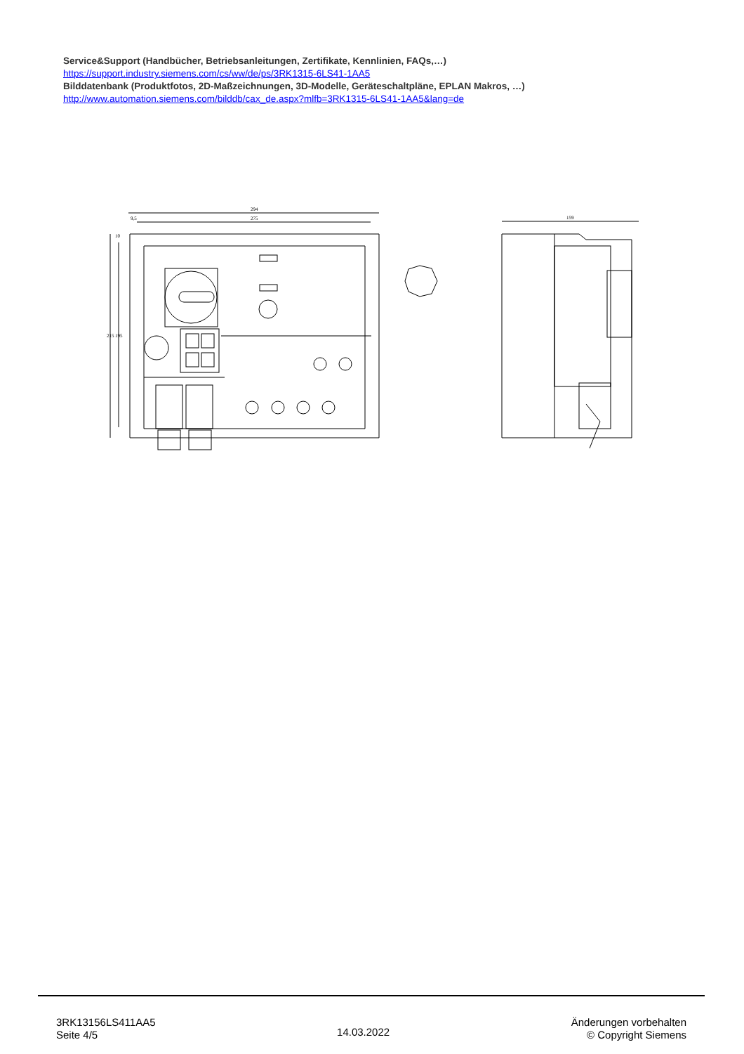Service&Support (Handbücher, Betriebsanleitungen, Zertifikate, Kennlinien, FAQs,…)
https://support.industry.siemens.com/cs/ww/de/ps/3RK1315-6LS41-1AA5
Bilddatenbank (Produktfotos, 2D-Maßzeichnungen, 3D-Modelle, Geräteschaltpläne, EPLAN Makros, …)
http://www.automation.siemens.com/bilddb/cax_de.aspx?mlfb=3RK1315-6LS41-1AA5&lang=de
294
275
9,5
215
195
10
159
3RK13156LS411AA5
Seite 4/5
14.03.2022
Änderungen vorbehalten
© Copyright Siemens